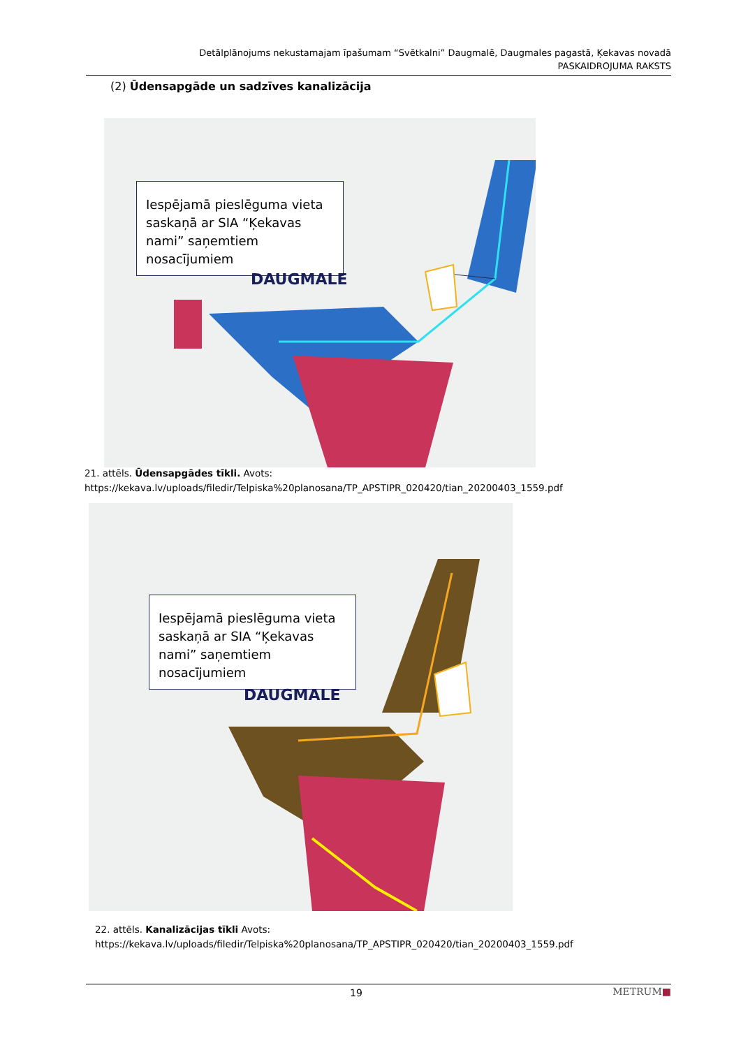Detālplānojums nekustamajam īpašumam “Svētkalni” Daugmalē, Daugmales pagastā, Ķekavas novadā
PASKAIDROJUMA RAKSTS
(2) Ūdensapgāde un sadzīves kanalizācija
Iespējamā pieslēguma vieta saskaņā ar SIA “Ķekavas nami” saņemtiem nosacījumiem
DAUGMALE
21. attēls. Ūdensapgādes tīkli. Avots:
https://kekava.lv/uploads/filedir/Telpiska%20planosana/TP_APSTIPR_020420/tian_20200403_1559.pdf
Iespējamā pieslēguma vieta saskaņā ar SIA “Ķekavas nami” saņemtiem nosacījumiem
DAUGMALE
22. attēls. Kanalizācijas tīkli Avots:
https://kekava.lv/uploads/filedir/Telpiska%20planosana/TP_APSTIPR_020420/tian_20200403_1559.pdf
19 METRUM■